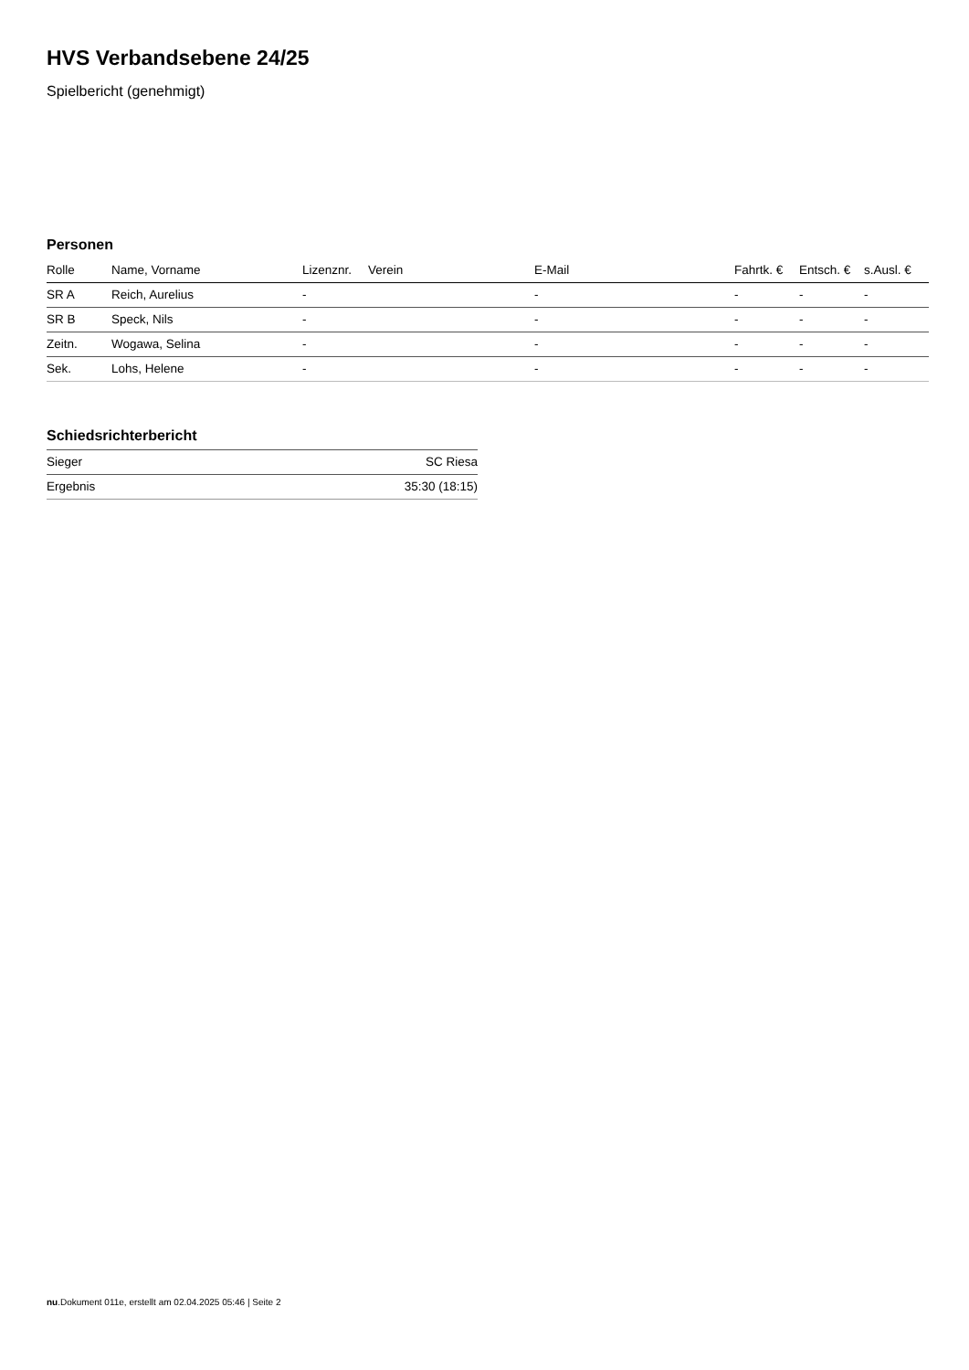HVS Verbandsebene 24/25
Spielbericht (genehmigt)
Personen
| Rolle | Name, Vorname | Lizenznr. | Verein | E-Mail | Fahrtk. € | Entsch. € | s.Ausl. € |
| --- | --- | --- | --- | --- | --- | --- | --- |
| SR A | Reich, Aurelius | - | | - | - | - | - |
| SR B | Speck, Nils | - | | - | - | - | - |
| Zeitn. | Wogawa, Selina | - | | - | - | - | - |
| Sek. | Lohs, Helene | - | | - | - | - | - |
Schiedsrichterbericht
| Sieger | SC Riesa |
| Ergebnis | 35:30 (18:15) |
nu.Dokument 011e, erstellt am 02.04.2025 05:46 | Seite 2